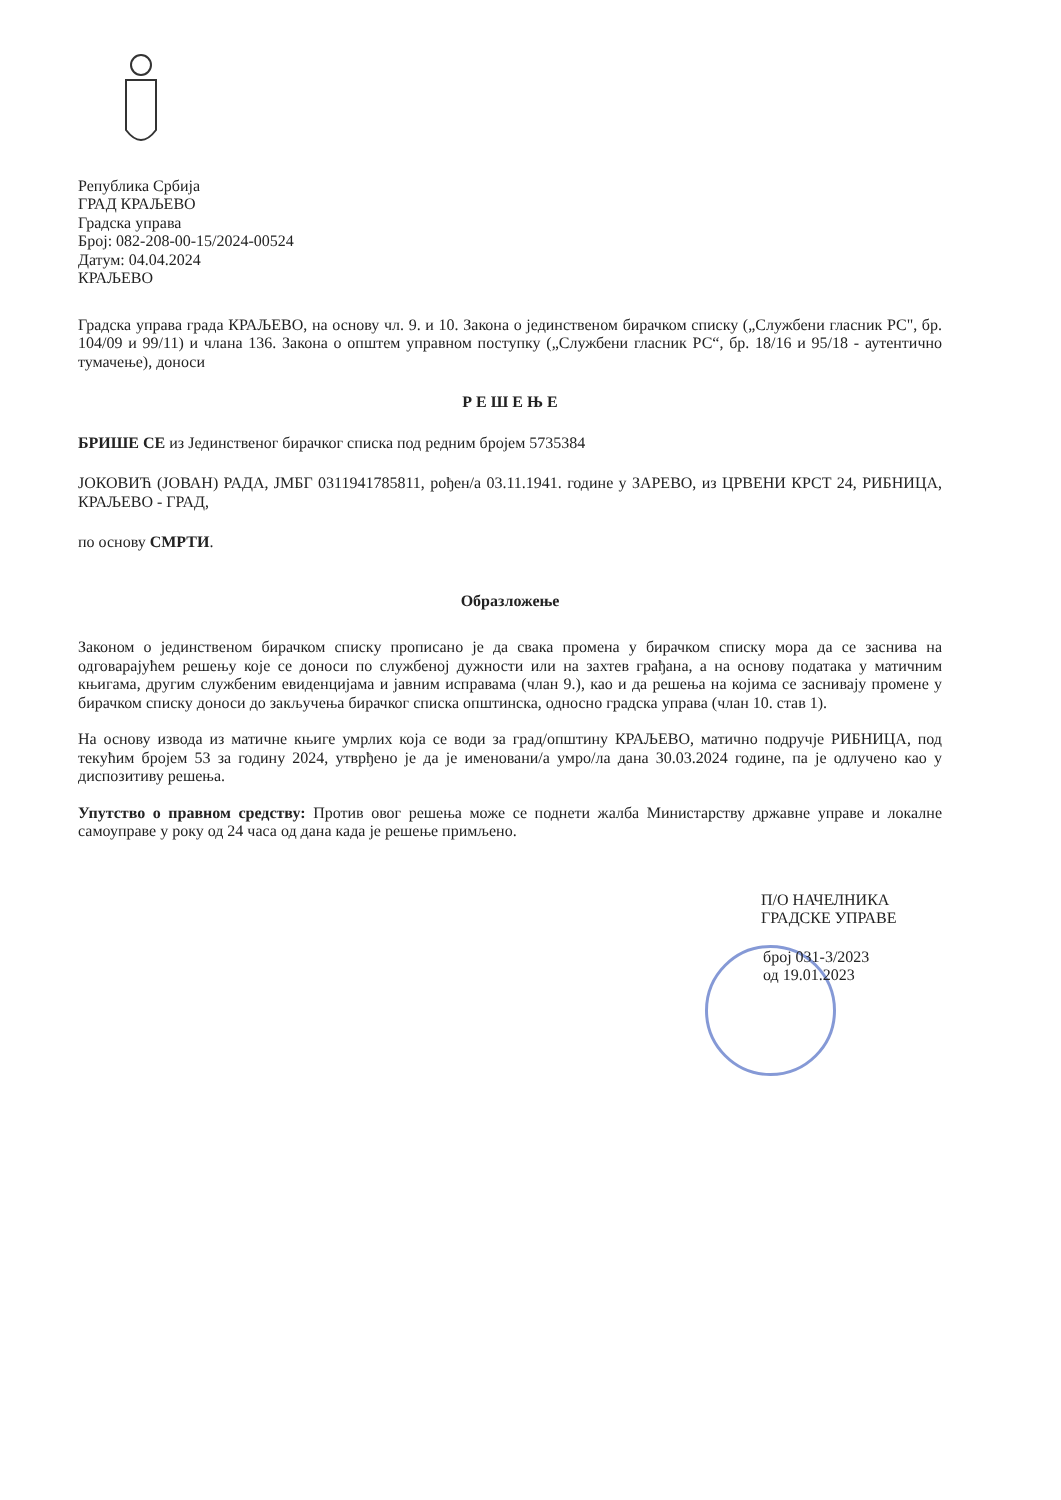Република Србија
ГРАД КРАЉЕВО
Градска управа
Број: 082-208-00-15/2024-00524
Датум: 04.04.2024
КРАЉЕВО
Градска управа града КРАЉЕВО, на основу чл. 9. и 10. Закона о јединственом бирачком списку („Службени гласник РС", бр. 104/09 и 99/11) и члана 136. Закона о општем управном поступку („Службени гласник РС“, бр. 18/16 и 95/18 - аутентично тумачење), доноси
Р Е Ш Е Њ Е
БРИШЕ СЕ из Јединственог бирачког списка под редним бројем 5735384
ЈОКОВИЋ (ЈОВАН) РАДА, ЈМБГ 0311941785811, рођен/а 03.11.1941. године у ЗАРЕВО, из ЦРВЕНИ КРСТ 24, РИБНИЦА, КРАЉЕВО - ГРАД,
по основу СМРТИ.
Образложење
Законом о јединственом бирачком списку прописано је да свака промена у бирачком списку мора да се заснива на одговарајућем решењу које се доноси по службеној дужности или на захтев грађана, а на основу података у матичним књигама, другим службеним евиденцијама и јавним исправама (члан 9.), као и да решења на којима се заснивају промене у бирачком списку доноси до закључења бирачког списка општинска, односно градска управа (члан 10. став 1).
На основу извода из матичне књиге умрлих која се води за град/општину КРАЉЕВО, матично подручје РИБНИЦА, под текућим бројем 53 за годину 2024, утврђено је да је именовани/а умро/ла дана 30.03.2024 године, па је одлучено као у диспозитиву решења.
Упутство о правном средству: Против овог решења може се поднети жалба Министарству државне управе и локалне самоуправе у року од 24 часа од дана када је решење примљено.
П/О НАЧЕЛНИКА
ГРАДСКЕ УПРАВЕ
број 031-3/2023
од 19.01.2023